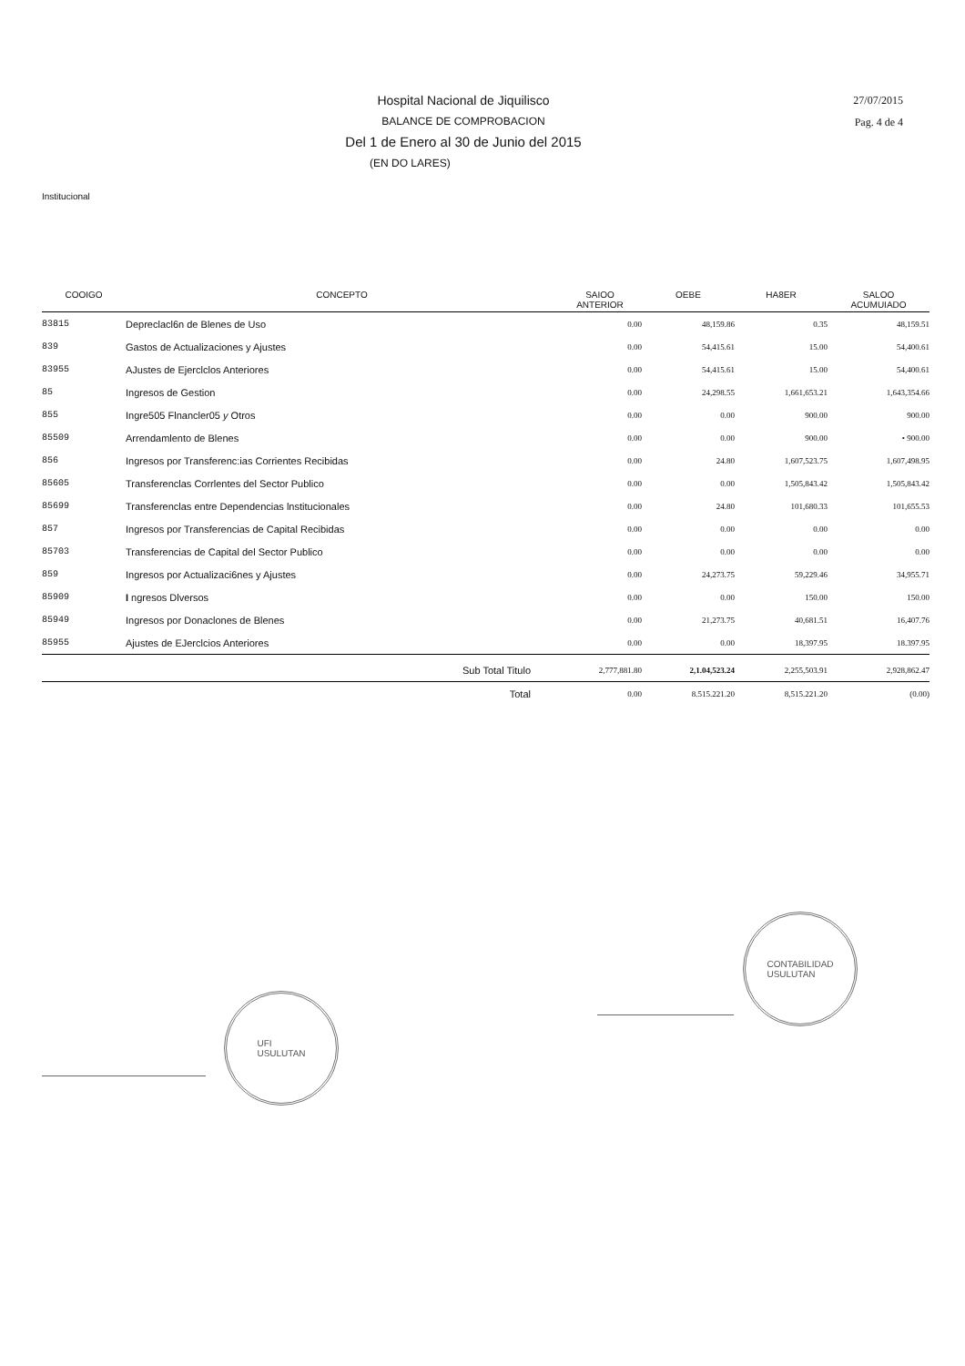Hospital Nacional de Jiquilisco
BALANCE DE COMPROBACION
Del 1 de Enero al 30 de Junio del 2015
(EN DO LARES)
27/07/2015
Pag. 4 de 4
Institucional
| COOIGO | CONCEPTO | SAIOO ANTERIOR | OEBE | HA8ER | SALOO ACUMUIADO |
| --- | --- | --- | --- | --- | --- |
| 83815 | Depreclacl6n de Blenes de Uso | 0.00 | 48,159.86 | 0.35 | 48,159.51 |
| 839 | Gastos de Actualizaciones y Ajustes | 0.00 | 54,415.61 | 15.00 | 54,400.61 |
| 83955 | AJustes de Ejerclclos Anteriores | 0.00 | 54,415.61 | 15.00 | 54,400.61 |
| 85 | Ingresos de Gestion | 0.00 | 24,298.55 | 1,661,653.21 | 1,643,354.66 |
| 855 | Ingre505 Flnancler05 y Otros | 0.00 | 0.00 | 900.00 | 900.00 |
| 85509 | Arrendamlento de Blenes | 0.00 | 0.00 | 900.00 | • 900.00 |
| 856 | Ingresos por Transferenc:ias Corrientes Recibidas | 0.00 | 24.80 | 1,607,523.75 | 1,607,498.95 |
| 85605 | Transferenclas Corrlentes del Sector Publico | 0.00 | 0.00 | 1,505,843.42 | 1,505,843.42 |
| 85699 | Transferenclas entre Dependencias lnstitucionales | 0.00 | 24.80 | 101,680.33 | 101,655.53 |
| 857 | Ingresos por Transferencias de Capital Recibidas | 0.00 | 0.00 | 0.00 | 0.00 |
| 85703 | Transferencias de Capital del Sector Publico | 0.00 | 0.00 | 0.00 | 0.00 |
| 859 | Ingresos por Actualizaci6nes y Ajustes | 0.00 | 24,273.75 | 59,229.46 | 34,955.71 |
| 85909 | I ngresos Dlversos | 0.00 | 0.00 | 150.00 | 150.00 |
| 85949 | Ingresos por Donaclones de Blenes | 0.00 | 21,273.75 | 40,681.51 | 16,407.76 |
| 85955 | Ajustes de EJerclcios Anteriores | 0.00 | 0.00 | 18,397.95 | 18.397.95 |
| | Sub Total Titulo | 2,777,881.80 | 2,1.04,523.24 | 2,255,503.91 | 2,928,862.47 |
| | Total | 0.00 | 8.515.221.20 | 8,515.221.20 | (0.00) |
UFI
USULUTAN
CONTABILIDAD
USULUTAN